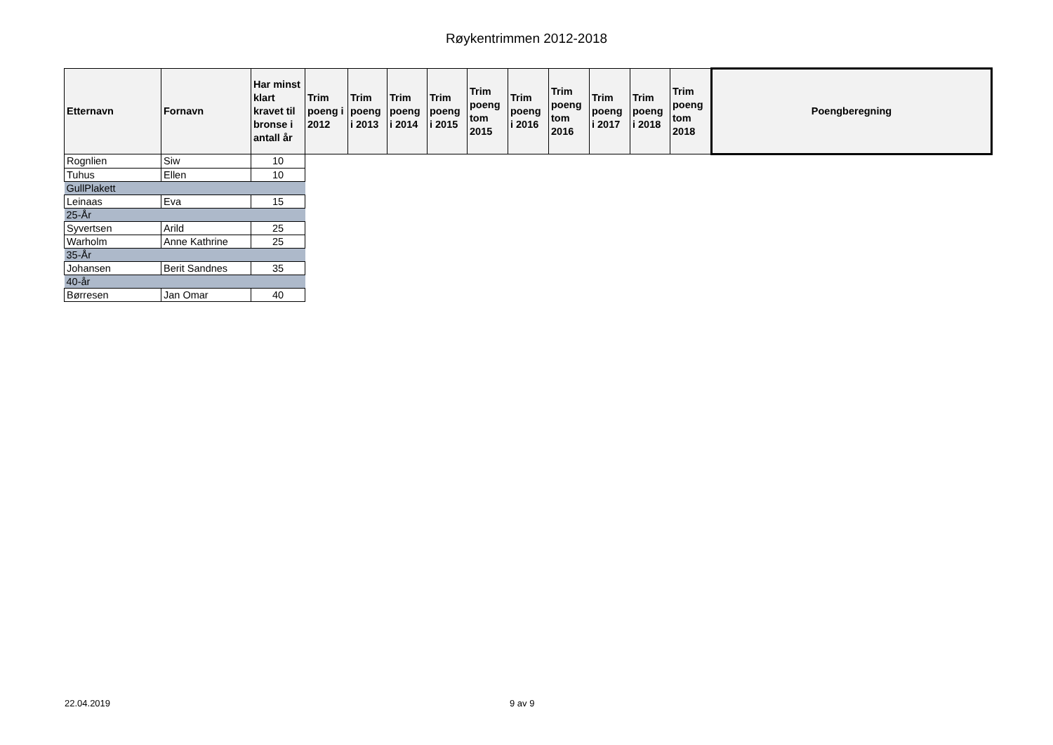Røykentrimmen 2012-2018
| Etternavn | Fornavn | Har minst klart kravet til bronse i antall år | Trim poeng i 2012 | Trim poeng i 2013 | Trim poeng i 2014 | Trim poeng i 2015 | Trim poeng tom 2015 | Trim poeng i 2016 | Trim poeng tom 2016 | Trim poeng i 2017 | Trim poeng i 2018 | Trim poeng tom 2018 | Poengberegning |
| --- | --- | --- | --- | --- | --- | --- | --- | --- | --- | --- | --- | --- | --- |
| Rognlien | Siw | 10 | | | | | | | | | | | |
| Tuhus | Ellen | 10 | | | | | | | | | | | |
| GullPlakett | | | | | | | | | | | | | |
| Leinaas | Eva | 15 | | | | | | | | | | | |
| 25-År | | | | | | | | | | | | | |
| Syvertsen | Arild | 25 | | | | | | | | | | | |
| Warholm | Anne Kathrine | 25 | | | | | | | | | | | |
| 35-År | | | | | | | | | | | | | |
| Johansen | Berit Sandnes | 35 | | | | | | | | | | | |
| 40-år | | | | | | | | | | | | | |
| Børresen | Jan Omar | 40 | | | | | | | | | | | |
22.04.2019 9 av 9